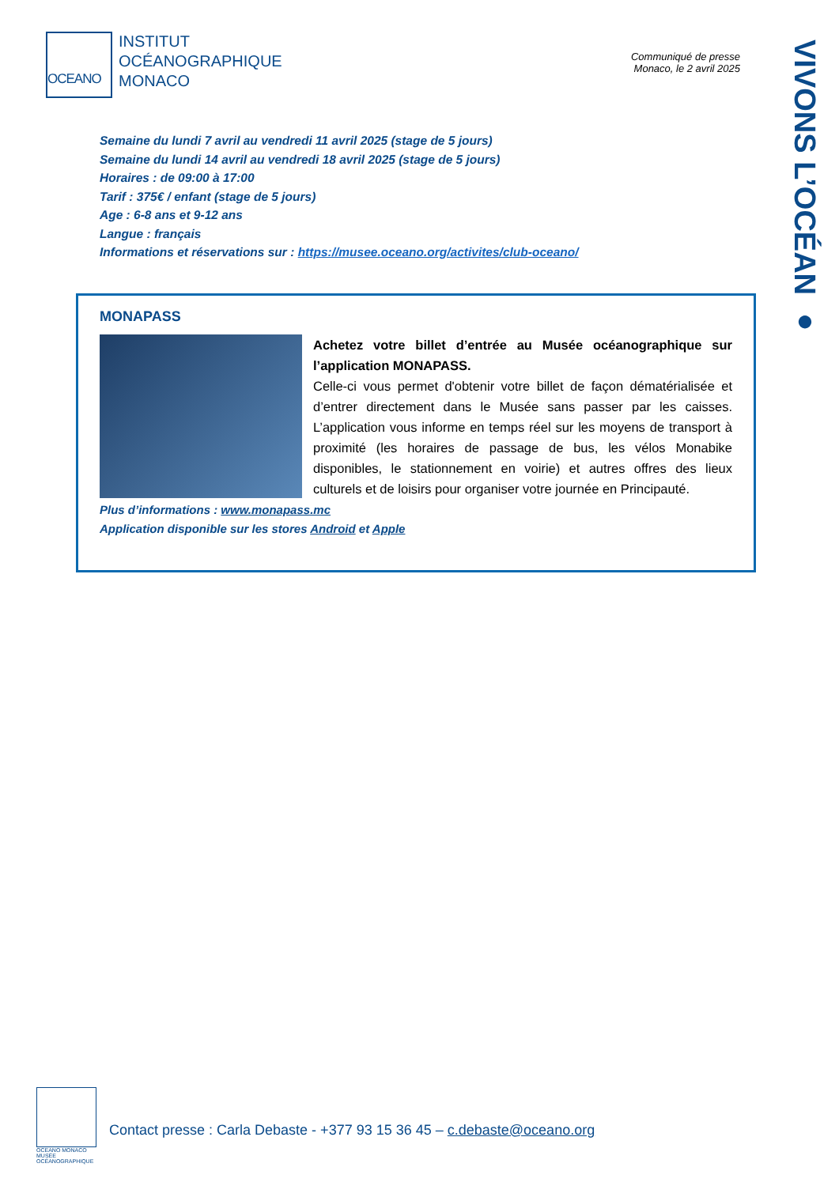OCEANO
INSTITUT
OCÉANOGRAPHIQUE
MONACO
Communiqué de presse
Monaco, le 2 avril 2025
VIVONS L’OCÉAN ●
Semaine du lundi 7 avril au vendredi 11 avril 2025 (stage de 5 jours)
Semaine du lundi 14 avril au vendredi 18 avril 2025 (stage de 5 jours)
Horaires : de 09:00 à 17:00
Tarif : 375€ / enfant (stage de 5 jours)
Age : 6-8 ans et 9-12 ans
Langue : français
Informations et réservations sur : https://musee.oceano.org/activites/club-oceano/
MONAPASS
Achetez votre billet d’entrée au Musée océanographique sur l’application MONAPASS.
Celle-ci vous permet d'obtenir votre billet de façon dématérialisée et d’entrer directement dans le Musée sans passer par les caisses. L’application vous informe en temps réel sur les moyens de transport à proximité (les horaires de passage de bus, les vélos Monabike disponibles, le stationnement en voirie) et autres offres des lieux culturels et de loisirs pour organiser votre journée en Principauté.
Plus d’informations : www.monapass.mc
Application disponible sur les stores Android et Apple
OCEANO MONACO
MUSÉE
OCÉANOGRAPHIQUE
Contact presse : Carla Debaste - +377 93 15 36 45 – c.debaste@oceano.org